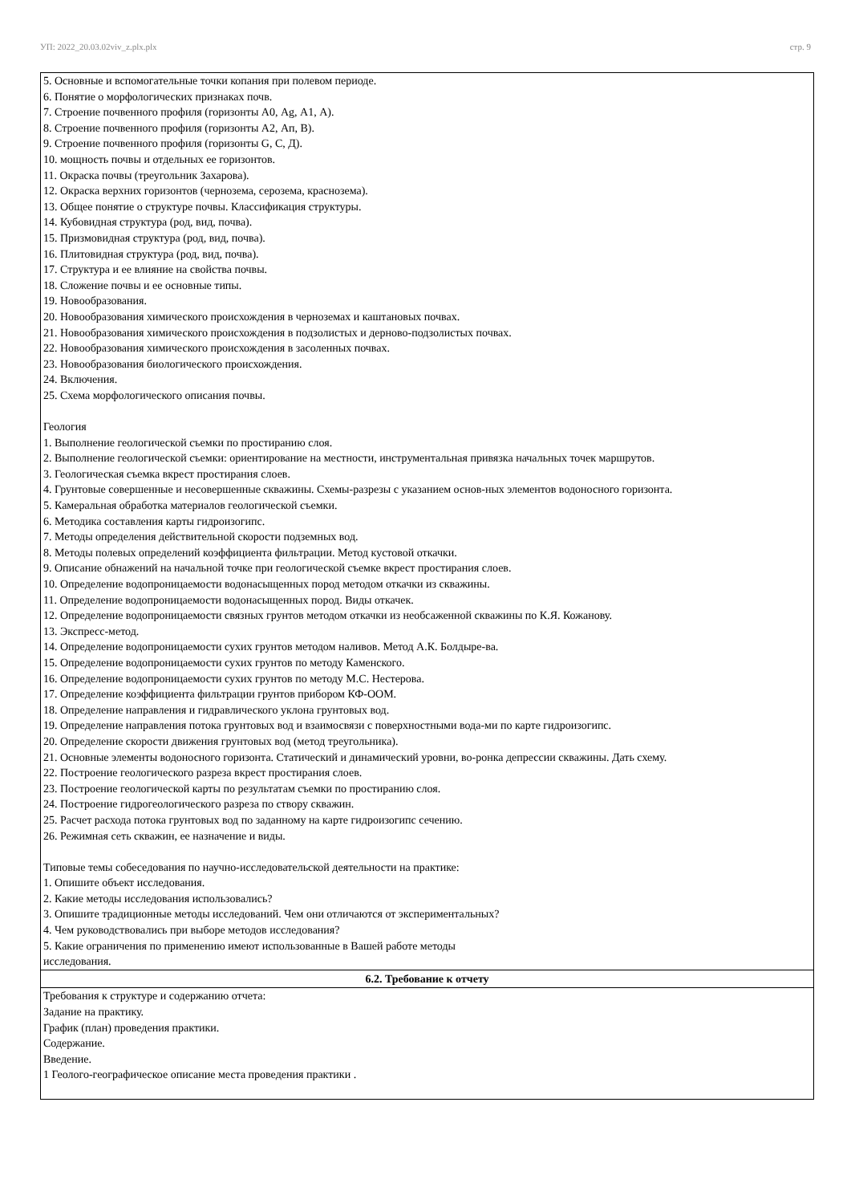УП: 2022_20.03.02viv_z.plx.plx стр. 9
| 5. Основные и вспомогательные точки копания при полевом периоде. 6. Понятие о морфологических признаках почв. 7. Строение почвенного профиля (горизонты А0, Ag, А1, А). 8. Строение почвенного профиля (горизонты А2, Ап, В). 9. Строение почвенного профиля (горизонты G, С, Д). 10. мощность почвы и отдельных ее горизонтов. 11. Окраска почвы (треугольник Захарова). 12. Окраска верхних горизонтов (чернозема, серозема, краснозема). 13. Общее понятие о структуре почвы. Классификация структуры. 14. Кубовидная структура (род, вид, почва). 15. Призмовидная структура (род, вид, почва). 16. Плитовидная структура (род, вид, почва). 17. Структура и ее влияние на свойства почвы. 18. Сложение почвы и ее основные типы. 19. Новообразования. 20. Новообразования химического происхождения в черноземах и каштановых почвах. 21. Новообразования химического происхождения в подзолистых и дерново-подзолистых почвах. 22. Новообразования химического происхождения в засоленных почвах. 23. Новообразования биологического происхождения. 24. Включения. 25. Схема морфологического описания почвы. Геология 1. Выполнение геологической съемки по простиранию слоя. 2. Выполнение геологической съемки: ориентирование на местности, инструментальная привязка начальных точек маршрутов. 3. Геологическая съемка вкрест простирания слоев. 4. Грунтовые совершенные и несовершенные скважины. Схемы-разрезы с указанием основ-ных элементов водоносного горизонта. 5. Камеральная обработка материалов геологической съемки. 6. Методика составления карты гидроизогипс. 7. Методы определения действительной скорости подземных вод. 8. Методы полевых определений коэффициента фильтрации. Метод кустовой откачки. 9. Описание обнажений на начальной точке при геологической съемке вкрест простирания слоев. 10. Определение водопроницаемости водонасыщенных пород методом откачки из скважины. 11. Определение водопроницаемости водонасыщенных пород. Виды откачек. 12. Определение водопроницаемости связных грунтов методом откачки из необсаженной скважины по К.Я. Кожанову. 13. Экспресс-метод. 14. Определение водопроницаемости сухих грунтов методом наливов. Метод А.К. Болдыре-ва. 15. Определение водопроницаемости сухих грунтов по методу Каменского. 16. Определение водопроницаемости сухих грунтов по методу М.С. Нестерова. 17. Определение коэффициента фильтрации грунтов прибором КФ-ООМ. 18. Определение направления и гидравлического уклона грунтовых вод. 19. Определение направления потока грунтовых вод и взаимосвязи с поверхностными вода-ми по карте гидроизогипс. 20. Определение скорости движения грунтовых вод (метод треугольника). 21. Основные элементы водоносного горизонта. Статический и динамический уровни, во-ронка депрессии скважины. Дать схему. 22. Построение геологического разреза вкрест простирания слоев. 23. Построение геологической карты по результатам съемки по простиранию слоя. 24. Построение гидрогеологического разреза по створу скважин. 25. Расчет расхода потока грунтовых вод по заданному на карте гидроизогипс сечению. 26. Режимная сеть скважин, ее назначение и виды. Типовые темы собеседования по научно-исследовательской деятельности на практике: 1. Опишите объект исследования. 2. Какие методы исследования использовались? 3. Опишите традиционные методы исследований. Чем они отличаются от экспериментальных? 4. Чем руководствовались при выборе методов исследования? 5. Какие ограничения по применению имеют использованные в Вашей работе методы исследования. |
| 6.2. Требование к отчету |
| Требования к структуре и содержанию отчета: Задание на практику. График (план) проведения практики. Содержание. Введение. 1 Геолого-географическое описание места проведения практики . |